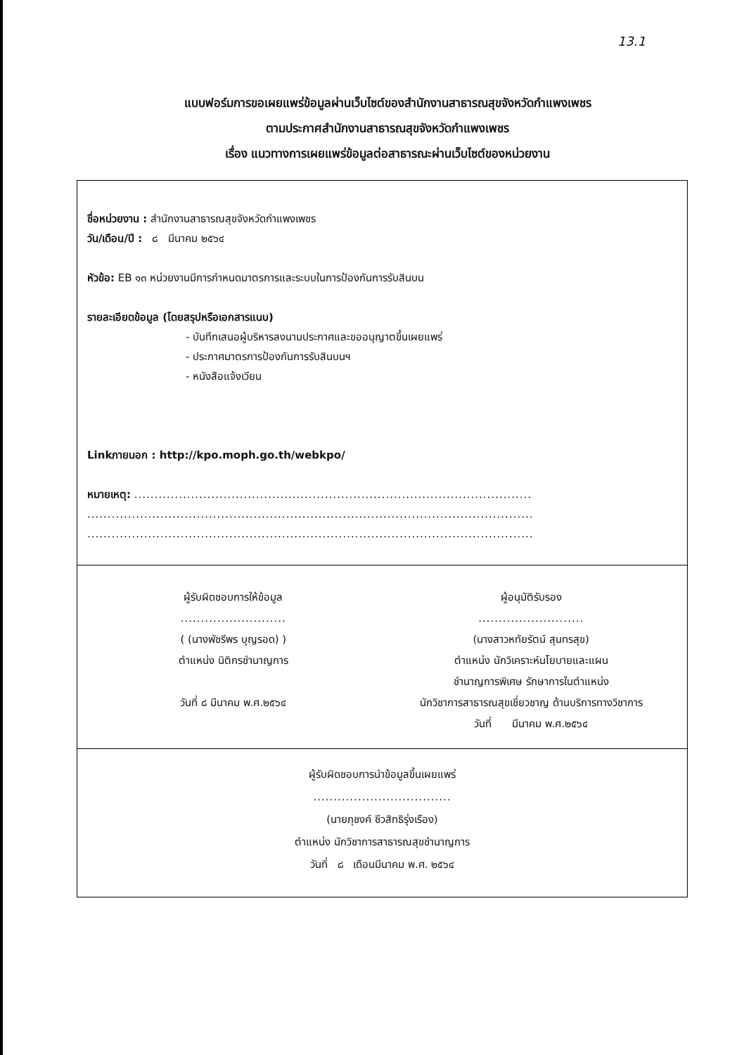13.1
แบบฟอร์มการขอเผยแพร่ข้อมูลผ่านเว็บไซต์ของสำนักงานสาธารณสุขจังหวัดกำแพงเพชร
ตามประกาศสำนักงานสาธารณสุขจังหวัดกำแพงเพชร
เรื่อง แนวทางการเผยแพร่ข้อมูลต่อสาธารณะผ่านเว็บไซต์ของหน่วยงาน
ชื่อหน่วยงาน : สำนักงานสาธารณสุขจังหวัดกำแพงเพชร
วัน/เดือน/ปี : ๘ มีนาคม ๒๕๖๔
หัวข้อ: EB ๑๓ หน่วยงานมีการกำหนดมาตรการและระบบในการป้องกันการรับสินบน
รายละเอียดข้อมูล (โดยสรุปหรือเอกสารแนบ)
- บันทึกเสนอผู้บริหารลงนามประกาศและขออนุญาตขึ้นเผยแพร่
- ประกาศมาตรการป้องกันการรับสินบนฯ
- หนังสือแจ้งเวียน
Linkภายนอก : http://kpo.moph.go.th/webkpo/
หมายเหตุ: ..................................................................................................
..............................................................................................................
..............................................................................................................
ผู้รับผิดชอบการให้ข้อมูล
..........................
( (นางพัชรีพร บุญรอด) )
ตำแหน่ง นิติกรชำนาญการ
วันที่ ๘ มีนาคม พ.ศ.๒๕๖๔
ผู้อนุมัติรับรอง
..........................
(นางสาวหทัยรัตน์ สุนทรสุข)
ตำแหน่ง นักวิเคราะห์นโยบายและแผน
ชำนาญการพิเศษ รักษาการในตำแหน่ง
นักวิชาการสาธารณสุขเชี่ยวชาญ ด้านบริการทางวิชาการ
วันที่ มีนาคม พ.ศ.๒๕๖๔
ผู้รับผิดชอบการนำข้อมูลขึ้นเผยแพร่
..................................
(นายภุชงค์ ชีวสิทธิรุ่งเรือง)
ตำแหน่ง นักวิชาการสาธารณสุขชำนาญการ
วันที่ ๘ เดือนมีนาคม พ.ศ. ๒๕๖๔